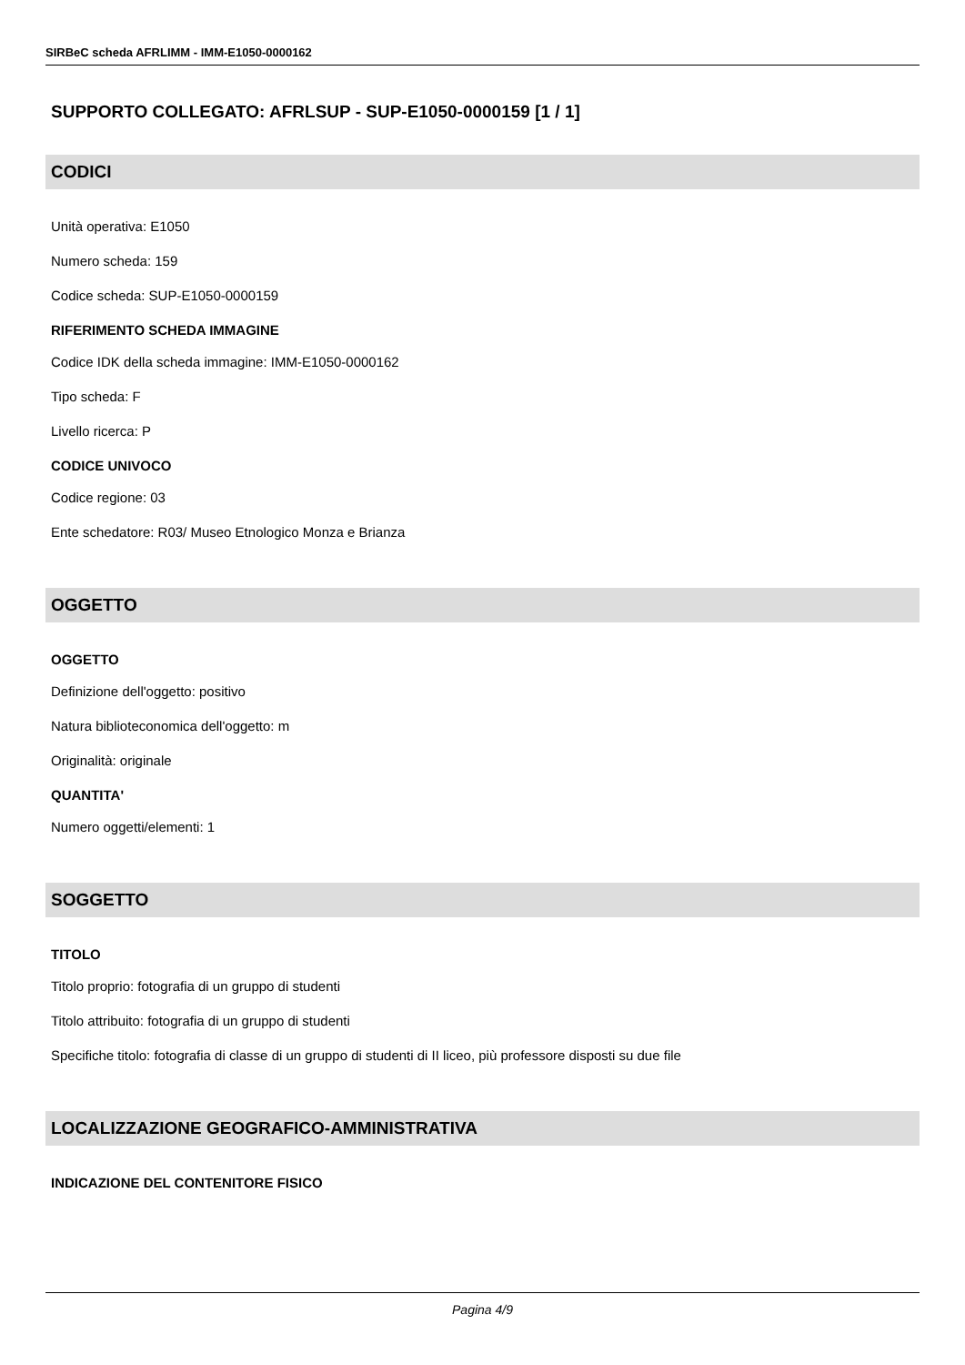SIRBeC scheda AFRLIMM - IMM-E1050-0000162
SUPPORTO COLLEGATO: AFRLSUP - SUP-E1050-0000159 [1 / 1]
CODICI
Unità operativa: E1050
Numero scheda: 159
Codice scheda: SUP-E1050-0000159
RIFERIMENTO SCHEDA IMMAGINE
Codice IDK della scheda immagine: IMM-E1050-0000162
Tipo scheda: F
Livello ricerca: P
CODICE UNIVOCO
Codice regione: 03
Ente schedatore: R03/ Museo Etnologico Monza e Brianza
OGGETTO
OGGETTO
Definizione dell'oggetto: positivo
Natura biblioteconomica dell'oggetto: m
Originalità: originale
QUANTITA'
Numero oggetti/elementi: 1
SOGGETTO
TITOLO
Titolo proprio: fotografia di un gruppo di studenti
Titolo attribuito: fotografia di un gruppo di studenti
Specifiche titolo: fotografia di classe di un gruppo di studenti di II liceo, più professore disposti su due file
LOCALIZZAZIONE GEOGRAFICO-AMMINISTRATIVA
INDICAZIONE DEL CONTENITORE FISICO
Pagina 4/9